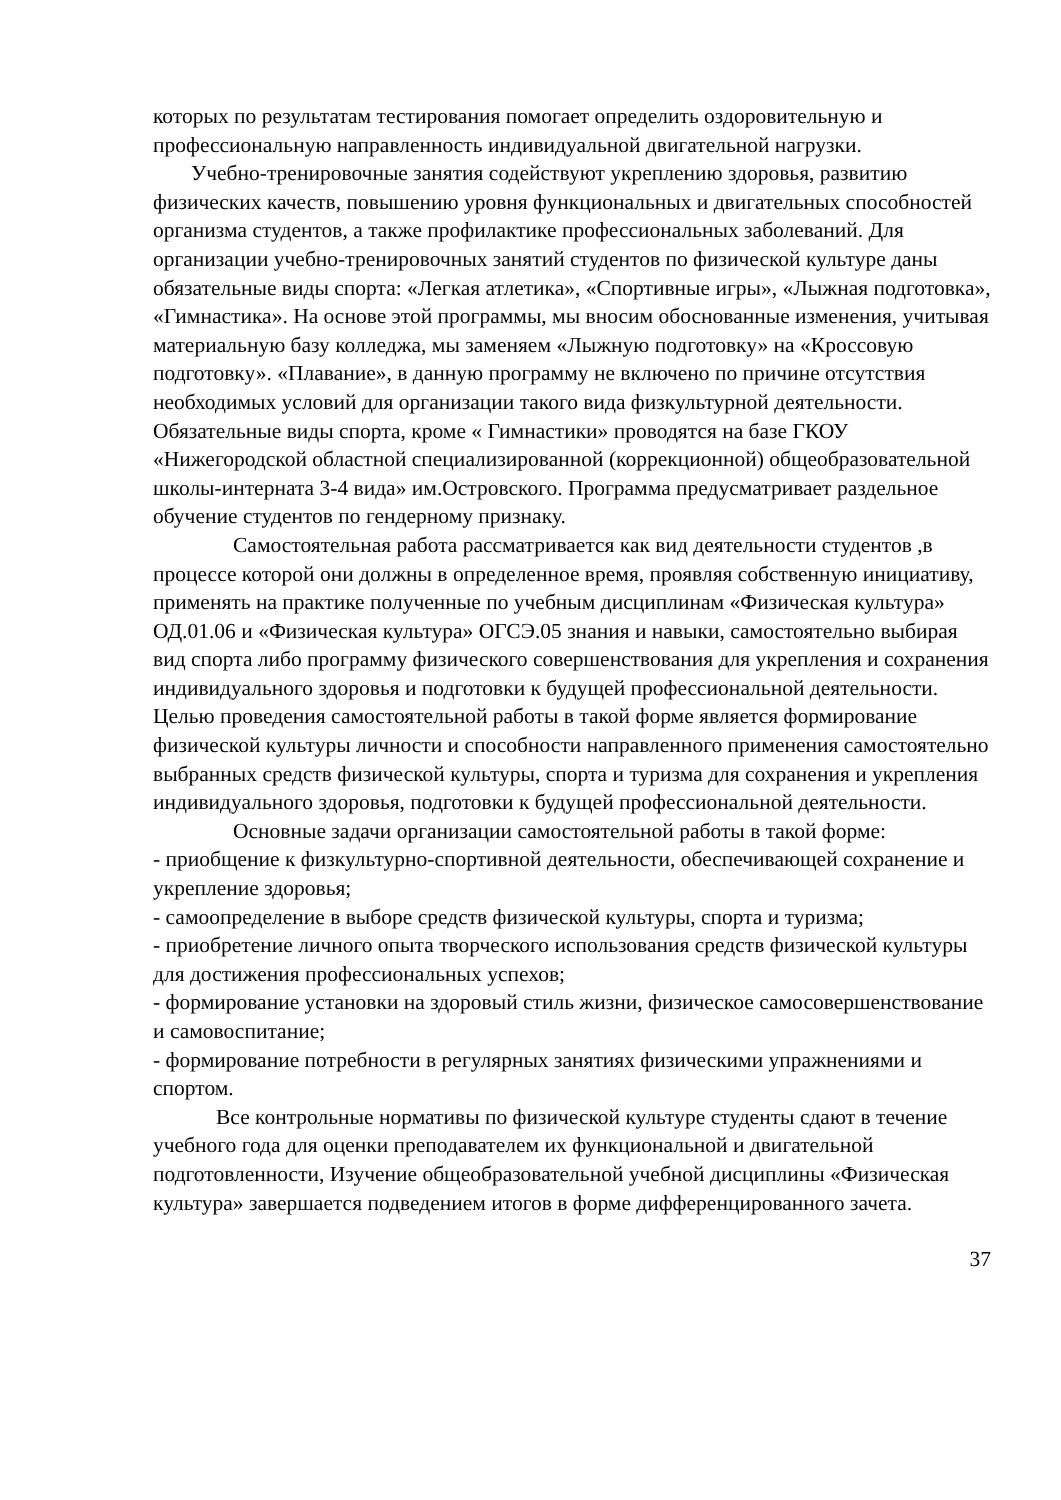которых по результатам тестирования помогает определить оздоровительную и профессиональную направленность индивидуальной двигательной нагрузки.
Учебно-тренировочные занятия содействуют укреплению здоровья, развитию физических качеств, повышению уровня функциональных и двигательных способностей организма студентов, а также профилактике профессиональных заболеваний. Для организации учебно-тренировочных занятий студентов по физической культуре даны обязательные виды спорта: «Легкая атлетика», «Спортивные игры», «Лыжная подготовка», «Гимнастика». На основе этой программы, мы вносим обоснованные изменения, учитывая материальную базу колледжа, мы заменяем «Лыжную подготовку» на «Кроссовую подготовку». «Плавание», в данную программу не включено по причине отсутствия необходимых условий для организации такого вида физкультурной деятельности. Обязательные виды спорта, кроме « Гимнастики» проводятся на базе ГКОУ «Нижегородской областной специализированной (коррекционной) общеобразовательной школы-интерната 3-4 вида» им.Островского. Программа предусматривает раздельное обучение студентов по гендерному признаку.
Самостоятельная работа рассматривается как вид деятельности студентов ,в процессе которой они должны в определенное время, проявляя собственную инициативу, применять на практике полученные по учебным дисциплинам «Физическая культура» ОД.01.06 и «Физическая культура» ОГСЭ.05 знания и навыки, самостоятельно выбирая вид спорта либо программу физического совершенствования для укрепления и сохранения индивидуального здоровья и подготовки к будущей профессиональной деятельности. Целью проведения самостоятельной работы в такой форме является формирование физической культуры личности и способности направленного применения самостоятельно выбранных средств физической культуры, спорта и туризма для сохранения и укрепления индивидуального здоровья, подготовки к будущей профессиональной деятельности.
Основные задачи организации самостоятельной работы в такой форме:
- приобщение к физкультурно-спортивной деятельности, обеспечивающей сохранение и укрепление здоровья;
- самоопределение в выборе средств физической культуры, спорта и туризма;
- приобретение личного опыта творческого использования средств физической культуры для достижения профессиональных успехов;
- формирование установки на здоровый стиль жизни, физическое самосовершенствование и самовоспитание;
- формирование потребности в регулярных занятиях физическими упражнениями и спортом.
Все контрольные нормативы по физической культуре студенты сдают в течение учебного года для оценки преподавателем их функциональной и двигательной подготовленности, Изучение общеобразовательной учебной дисциплины «Физическая культура» завершается подведением итогов в форме дифференцированного зачета.
37